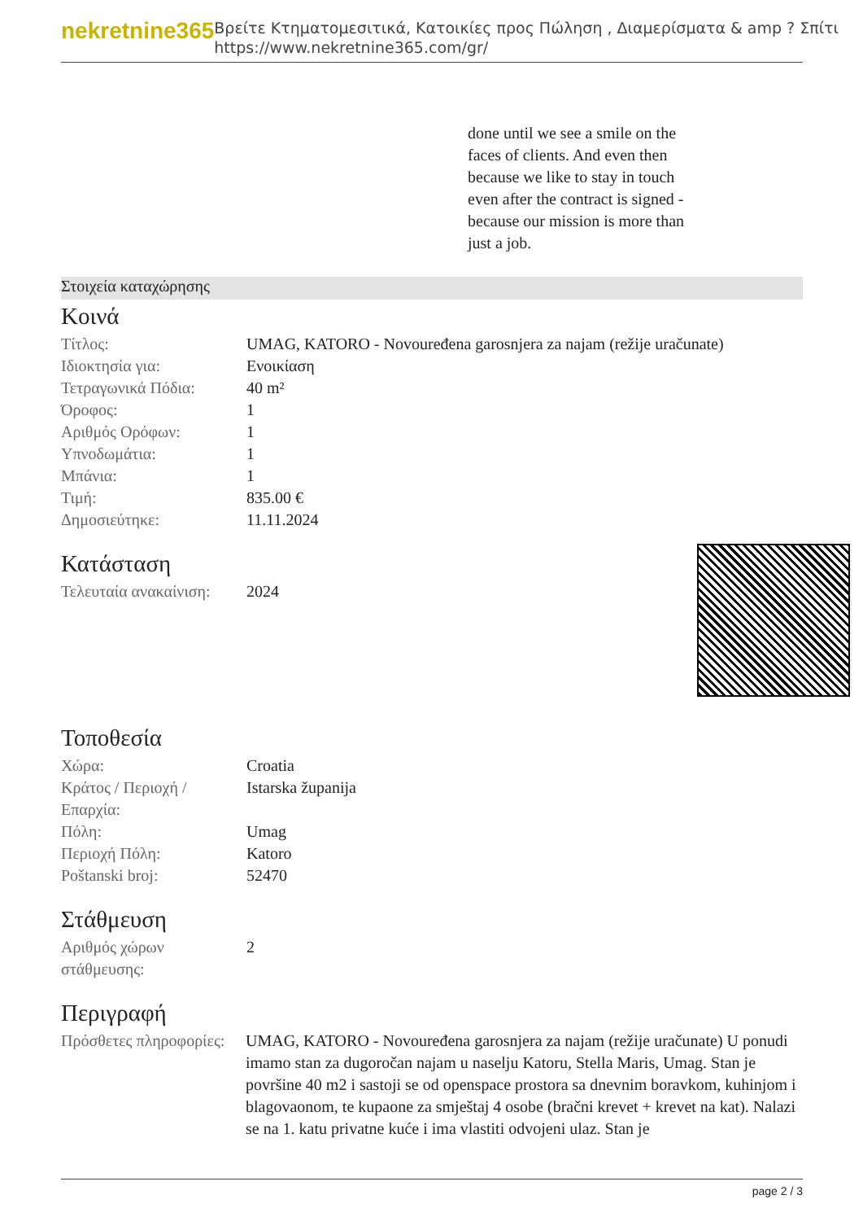nekretnine365
Βρείτε Κτηματομεσιτικά, Κατοικίες προς Πώληση , Διαμερίσματα & amp ? Σπίτι
https://www.nekretnine365.com/gr/
done until we see a smile on the faces of clients. And even then because we like to stay in touch even after the contract is signed - because our mission is more than just a job.
Στοιχεία καταχώρησης
Κοινά
| Τίτλος: | UMAG, KATORO - Novouređena garosnjera za najam (režije uračunate) |
| Ιδιοκτησία για: | Ενοικίαση |
| Τετραγωνικά Πόδια: | 40 m² |
| Όροφος: | 1 |
| Αριθμός Ορόφων: | 1 |
| Υπνοδωμάτια: | 1 |
| Μπάνια: | 1 |
| Τιμή: | 835.00 € |
| Δημοσιεύτηκε: | 11.11.2024 |
Κατάσταση
| Τελευταία ανακαίνιση: | 2024 |
Τοποθεσία
| Χώρα: | Croatia |
| Κράτος / Περιοχή / Επαρχία: | Istarska županija |
| Πόλη: | Umag |
| Περιοχή Πόλη: | Katoro |
| Poštanski broj: | 52470 |
Στάθμευση
| Αριθμός χώρων στάθμευσης: | 2 |
Περιγραφή
| Πρόσθετες πληροφορίες: | UMAG, KATORO - Novouređena garosnjera za najam (režije uračunate) U ponudi imamo stan za dugoročan najam u naselju Katoru, Stella Maris, Umag. Stan je površine 40 m2 i sastoji se od openspace prostora sa dnevnim boravkom, kuhinjom i blagovaonom, te kupaone za smještaj 4 osobe (bračni krevet + krevet na kat). Nalazi se na 1. katu privatne kuće i ima vlastiti odvojeni ulaz. Stan je |
page 2 / 3